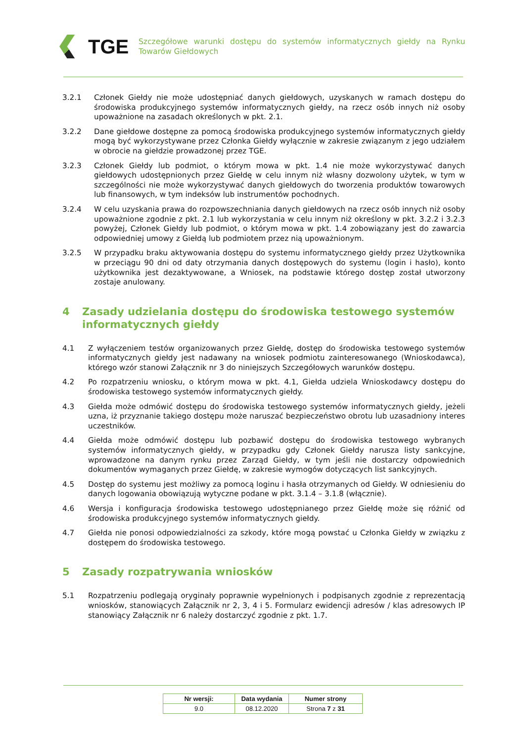TGE
Szczegółowe warunki dostępu do systemów informatycznych giełdy na Rynku Towarów Giełdowych
3.2.1 Członek Giełdy nie może udostępniać danych giełdowych, uzyskanych w ramach dostępu do środowiska produkcyjnego systemów informatycznych giełdy, na rzecz osób innych niż osoby upoważnione na zasadach określonych w pkt. 2.1.
3.2.2 Dane giełdowe dostępne za pomocą środowiska produkcyjnego systemów informatycznych giełdy mogą być wykorzystywane przez Członka Giełdy wyłącznie w zakresie związanym z jego udziałem w obrocie na giełdzie prowadzonej przez TGE.
3.2.3 Członek Giełdy lub podmiot, o którym mowa w pkt. 1.4 nie może wykorzystywać danych giełdowych udostępnionych przez Giełdę w celu innym niż własny dozwolony użytek, w tym w szczególności nie może wykorzystywać danych giełdowych do tworzenia produktów towarowych lub finansowych, w tym indeksów lub instrumentów pochodnych.
3.2.4 W celu uzyskania prawa do rozpowszechniania danych giełdowych na rzecz osób innych niż osoby upoważnione zgodnie z pkt. 2.1 lub wykorzystania w celu innym niż określony w pkt. 3.2.2 i 3.2.3 powyżej, Członek Giełdy lub podmiot, o którym mowa w pkt. 1.4 zobowiązany jest do zawarcia odpowiedniej umowy z Giełdą lub podmiotem przez nią upoważnionym.
3.2.5 W przypadku braku aktywowania dostępu do systemu informatycznego giełdy przez Użytkownika w przeciągu 90 dni od daty otrzymania danych dostępowych do systemu (login i hasło), konto użytkownika jest dezaktywowane, a Wniosek, na podstawie którego dostęp został utworzony zostaje anulowany.
4 Zasady udzielania dostępu do środowiska testowego systemów informatycznych giełdy
4.1 Z wyłączeniem testów organizowanych przez Giełdę, dostęp do środowiska testowego systemów informatycznych giełdy jest nadawany na wniosek podmiotu zainteresowanego (Wnioskodawca), którego wzór stanowi Załącznik nr 3 do niniejszych Szczegółowych warunków dostępu.
4.2 Po rozpatrzeniu wniosku, o którym mowa w pkt. 4.1, Giełda udziela Wnioskodawcy dostępu do środowiska testowego systemów informatycznych giełdy.
4.3 Giełda może odmówić dostępu do środowiska testowego systemów informatycznych giełdy, jeżeli uzna, iż przyznanie takiego dostępu może naruszać bezpieczeństwo obrotu lub uzasadniony interes uczestników.
4.4 Giełda może odmówić dostępu lub pozbawić dostępu do środowiska testowego wybranych systemów informatycznych giełdy, w przypadku gdy Członek Giełdy narusza listy sankcyjne, wprowadzone na danym rynku przez Zarząd Giełdy, w tym jeśli nie dostarczy odpowiednich dokumentów wymaganych przez Giełdę, w zakresie wymogów dotyczących list sankcyjnych.
4.5 Dostęp do systemu jest możliwy za pomocą loginu i hasła otrzymanych od Giełdy. W odniesieniu do danych logowania obowiązują wytyczne podane w pkt. 3.1.4 – 3.1.8 (włącznie).
4.6 Wersja i konfiguracja środowiska testowego udostępnianego przez Giełdę może się różnić od środowiska produkcyjnego systemów informatycznych giełdy.
4.7 Giełda nie ponosi odpowiedzialności za szkody, które mogą powstać u Członka Giełdy w związku z dostępem do środowiska testowego.
5 Zasady rozpatrywania wniosków
5.1 Rozpatrzeniu podlegają oryginały poprawnie wypełnionych i podpisanych zgodnie z reprezentacją wniosków, stanowiących Załącznik nr 2, 3, 4 i 5. Formularz ewidencji adresów / klas adresowych IP stanowiący Załącznik nr 6 należy dostarczyć zgodnie z pkt. 1.7.
| Nr wersji: | Data wydania | Numer strony |
| --- | --- | --- |
| 9.0 | 08.12.2020 | Strona 7 z 31 |